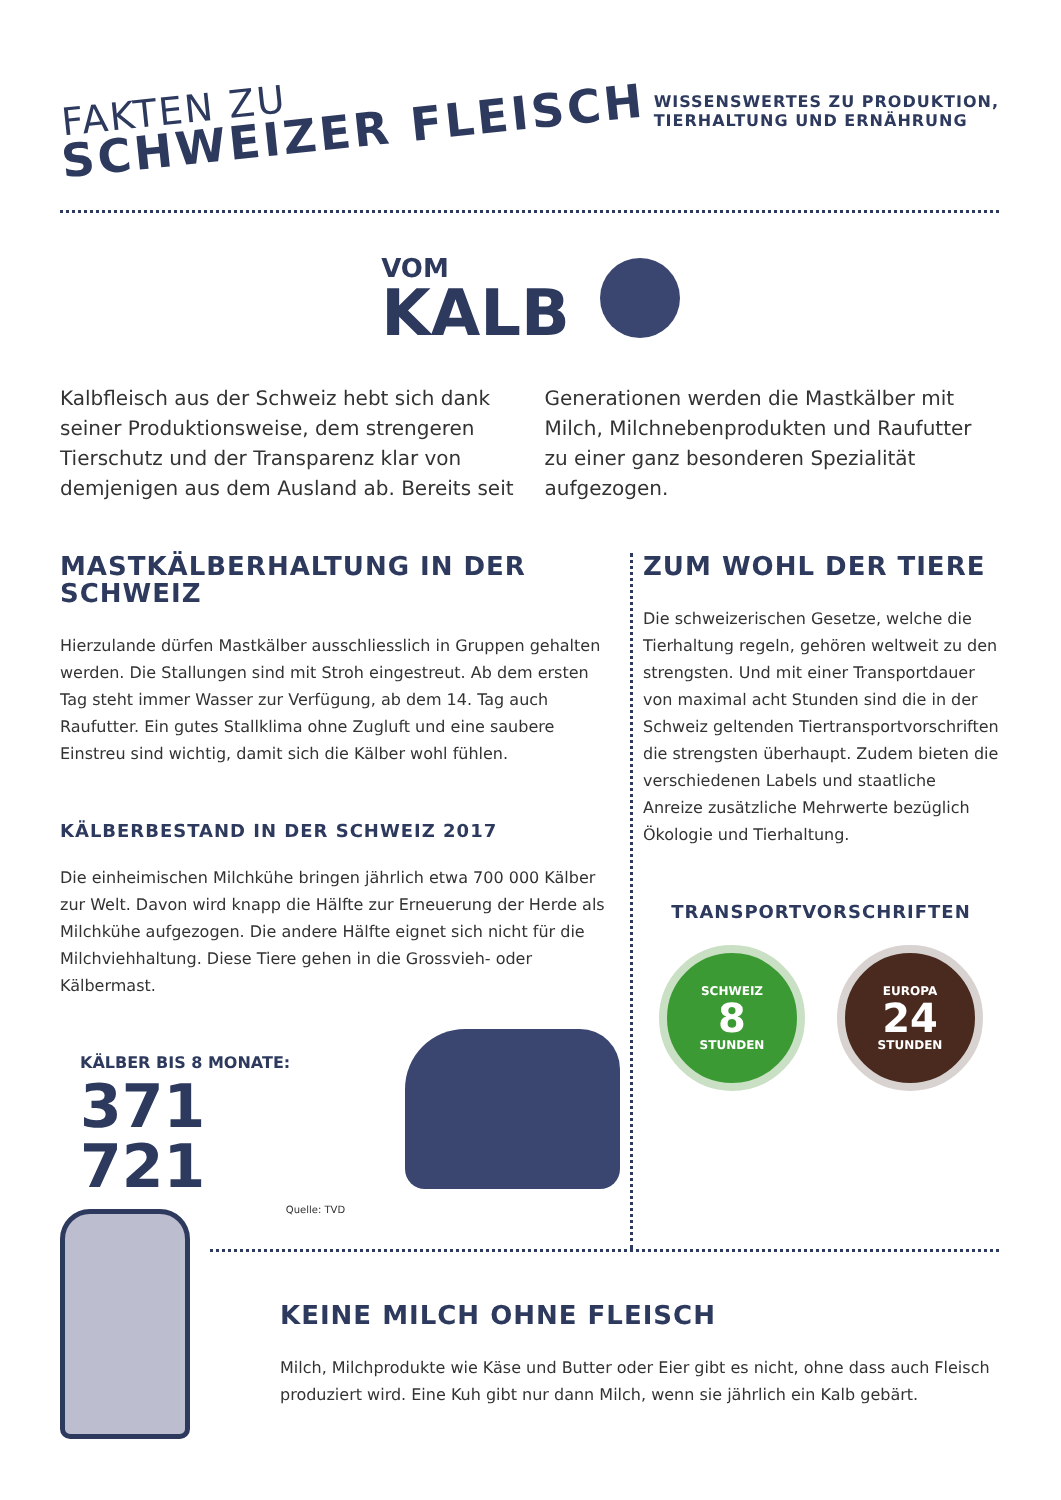FAKTEN ZU
SCHWEIZER FLEISCH
WISSENSWERTES ZU PRODUKTION,
TIERHALTUNG UND ERNÄHRUNG
VOM
KALB
Kalbfleisch aus der Schweiz hebt sich dank seiner Produktionsweise, dem strengeren Tierschutz und der Transparenz klar von demjenigen aus dem Ausland ab. Bereits seit Generationen werden die Mastkälber mit Milch, Milchnebenprodukten und Raufutter zu einer ganz besonderen Spezialität aufgezogen.
MASTKÄLBERHALTUNG IN DER SCHWEIZ
Hierzulande dürfen Mastkälber ausschliesslich in Gruppen gehalten werden. Die Stallungen sind mit Stroh eingestreut. Ab dem ersten Tag steht immer Wasser zur Verfügung, ab dem 14. Tag auch Raufutter. Ein gutes Stallklima ohne Zugluft und eine saubere Einstreu sind wichtig, damit sich die Kälber wohl fühlen.
KÄLBERBESTAND IN DER SCHWEIZ 2017
Die einheimischen Milchkühe bringen jährlich etwa 700 000 Kälber zur Welt. Davon wird knapp die Hälfte zur Erneuerung der Herde als Milchkühe aufgezogen. Die andere Hälfte eignet sich nicht für die Milchviehhaltung. Diese Tiere gehen in die Grossvieh- oder Kälbermast.
KÄLBER BIS 8 MONATE:
371 721
Quelle: TVD
ZUM WOHL DER TIERE
Die schweizerischen Gesetze, welche die Tierhaltung regeln, gehören weltweit zu den strengsten. Und mit einer Transportdauer von maximal acht Stunden sind die in der Schweiz geltenden Tiertransportvorschriften die strengsten überhaupt. Zudem bieten die verschiedenen Labels und staatliche Anreize zusätzliche Mehrwerte bezüglich Ökologie und Tierhaltung.
TRANSPORTVORSCHRIFTEN
SCHWEIZ
8
STUNDEN
EUROPA
24
STUNDEN
KEINE MILCH OHNE FLEISCH
Milch, Milchprodukte wie Käse und Butter oder Eier gibt es nicht, ohne dass auch Fleisch produziert wird. Eine Kuh gibt nur dann Milch, wenn sie jährlich ein Kalb gebärt.